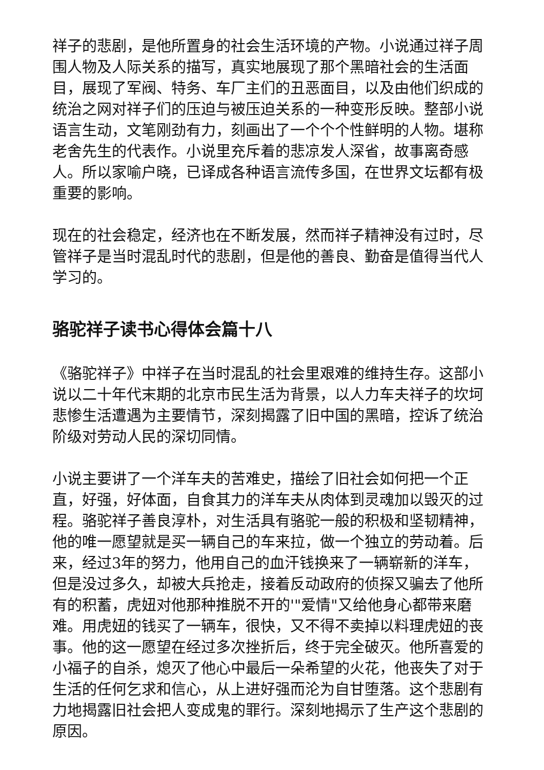祥子的悲剧，是他所置身的社会生活环境的产物。小说通过祥子周围人物及人际关系的描写，真实地展现了那个黑暗社会的生活面目，展现了军阀、特务、车厂主们的丑恶面目，以及由他们织成的统治之网对祥子们的压迫与被压迫关系的一种变形反映。整部小说语言生动，文笔刚劲有力，刻画出了一个个个性鲜明的人物。堪称老舍先生的代表作。小说里充斥着的悲凉发人深省，故事离奇感人。所以家喻户晓，已译成各种语言流传多国，在世界文坛都有极重要的影响。
现在的社会稳定，经济也在不断发展，然而祥子精神没有过时，尽管祥子是当时混乱时代的悲剧，但是他的善良、勤奋是值得当代人学习的。
骆驼祥子读书心得体会篇十八
《骆驼祥子》中祥子在当时混乱的社会里艰难的维持生存。这部小说以二十年代末期的北京市民生活为背景，以人力车夫祥子的坎坷悲惨生活遭遇为主要情节，深刻揭露了旧中国的黑暗，控诉了统治阶级对劳动人民的深切同情。
小说主要讲了一个洋车夫的苦难史，描绘了旧社会如何把一个正直，好强，好体面，自食其力的洋车夫从肉体到灵魂加以毁灭的过程。骆驼祥子善良淳朴，对生活具有骆驼一般的积极和坚韧精神，他的唯一愿望就是买一辆自己的车来拉，做一个独立的劳动着。后来，经过3年的努力，他用自己的血汗钱换来了一辆崭新的洋车，但是没过多久，却被大兵抢走，接着反动政府的侦探又骗去了他所有的积蓄，虎妞对他那种推脱不开的'"爱情"又给他身心都带来磨难。用虎妞的钱买了一辆车，很快，又不得不卖掉以料理虎妞的丧事。他的这一愿望在经过多次挫折后，终于完全破灭。他所喜爱的小福子的自杀，熄灭了他心中最后一朵希望的火花，他丧失了对于生活的任何乞求和信心，从上进好强而沦为自甘堕落。这个悲剧有力地揭露旧社会把人变成鬼的罪行。深刻地揭示了生产这个悲剧的原因。